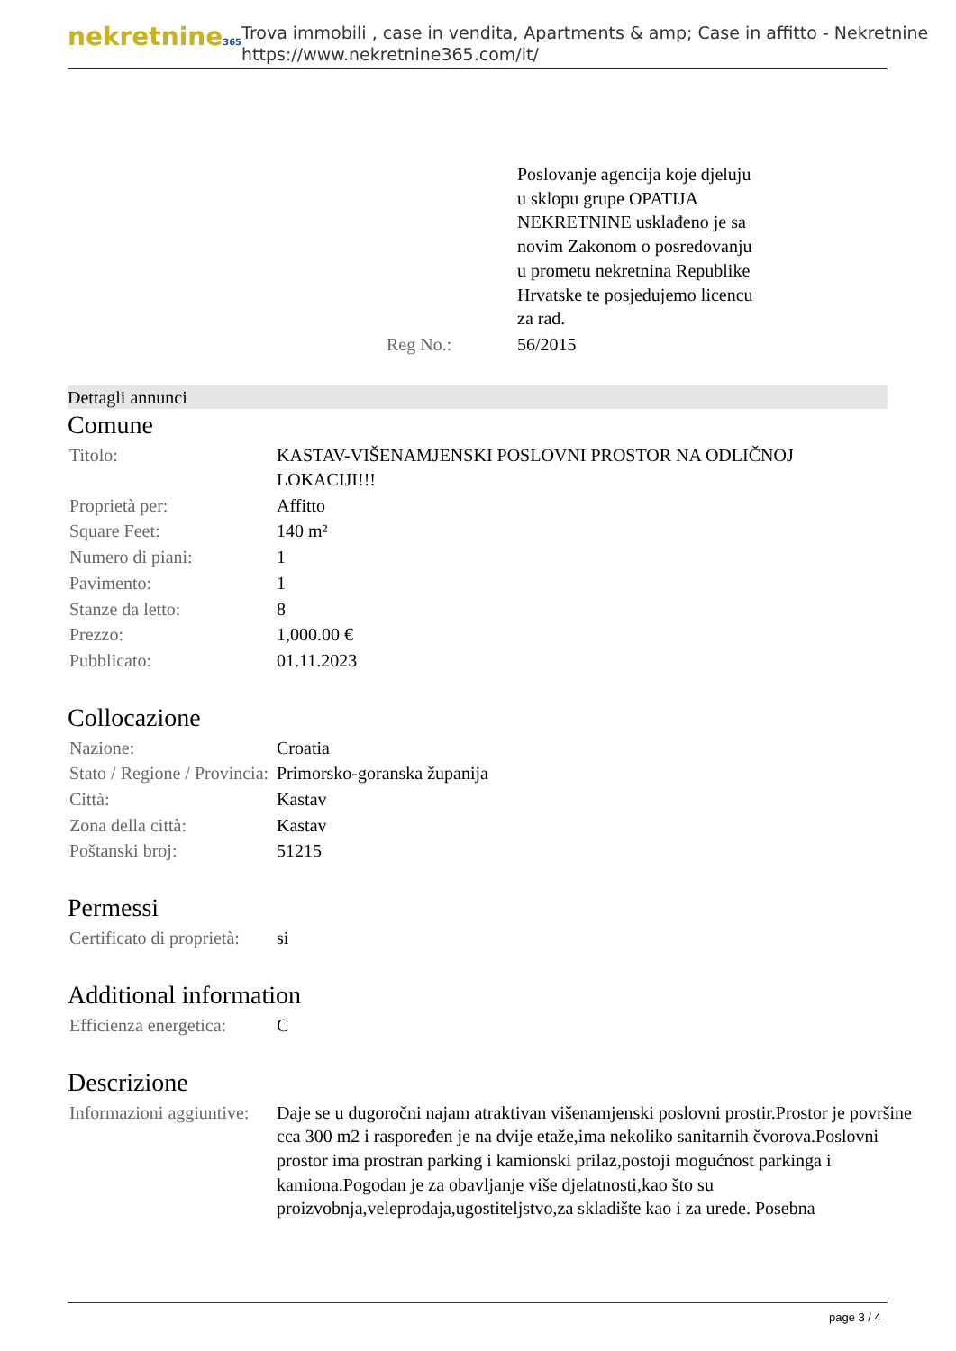nekretnine365
Trova immobili , case in vendita, Apartments & amp; Case in affitto - Nekretnine
https://www.nekretnine365.com/it/
| | Poslovanje agencija koje djeluju u sklopu grupe OPATIJA NEKRETNINE usklađeno je sa novim Zakonom o posredovanju u prometu nekretnina Republike Hrvatske te posjedujemo licencu za rad. |
| Reg No.: | 56/2015 |
Dettagli annunci
Comune
| Titolo: | KASTAV-VIŠENAMJENSKI POSLOVNI PROSTOR NA ODLIČNOJ LOKACIJI!!! |
| Proprietà per: | Affitto |
| Square Feet: | 140 m² |
| Numero di piani: | 1 |
| Pavimento: | 1 |
| Stanze da letto: | 8 |
| Prezzo: | 1,000.00 € |
| Pubblicato: | 01.11.2023 |
Collocazione
| Nazione: | Croatia |
| Stato / Regione / Provincia: | Primorsko-goranska županija |
| Città: | Kastav |
| Zona della città: | Kastav |
| Poštanski broj: | 51215 |
Permessi
| Certificato di proprietà: | si |
Additional information
| Efficienza energetica: | C |
Descrizione
| Informazioni aggiuntive: | Daje se u dugoročni najam atraktivan višenamjenski poslovni prostir.Prostor je površine cca 300 m2 i raspoređen je na dvije etaže,ima nekoliko sanitarnih čvorova.Poslovni prostor ima prostran parking i kamionski prilaz,postoji mogućnost parkinga i kamiona.Pogodan je za obavljanje više djelatnosti,kao što su proizvobnja,veleprodaja,ugostiteljstvo,za skladište kao i za urede. Posebna |
page 3 / 4